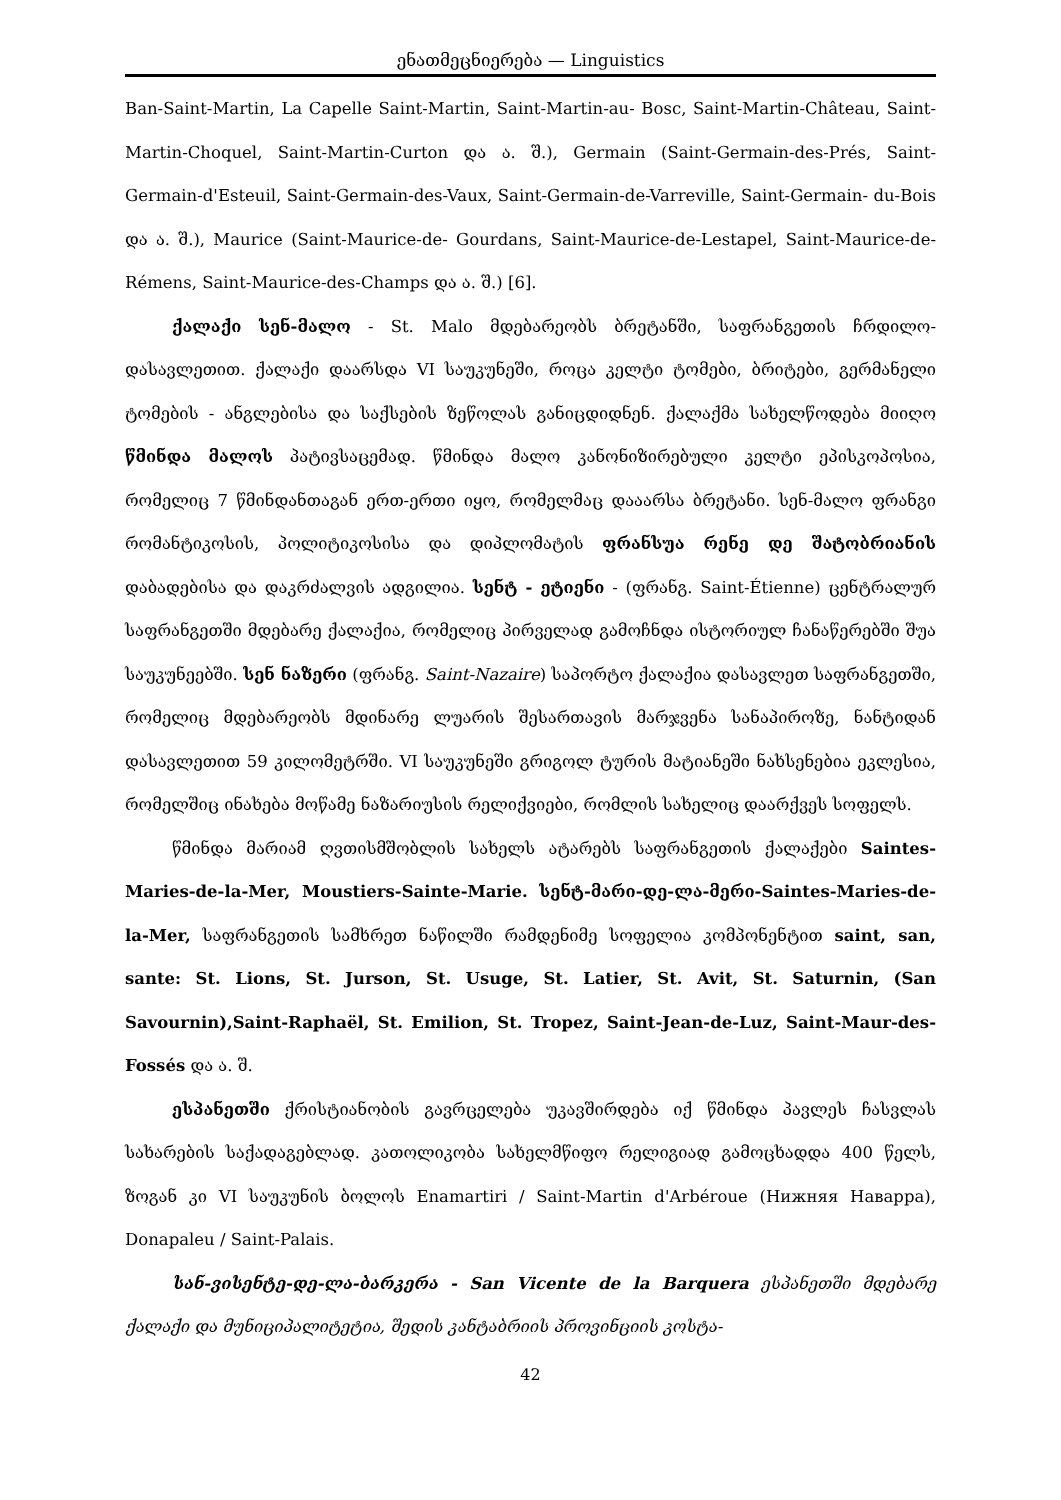ენათმეცნიერება — Linguistics
Ban-Saint-Martin, La Capelle Saint-Martin, Saint-Martin-au- Bosc, Saint-Martin-Château, Saint-Martin-Choquel, Saint-Martin-Curton და ა. შ.), Germain (Saint-Germain-des-Prés, Saint-Germain-d'Esteuil, Saint-Germain-des-Vaux, Saint-Germain-de-Varreville, Saint-Germain- du-Bois და ა. შ.), Maurice (Saint-Maurice-de- Gourdans, Saint-Maurice-de-Lestapel, Saint-Maurice-de-Rémens, Saint-Maurice-des-Champs და ა. შ.) [6].
ქალაქი სენ-მალო - St. Malo მდებარეობს ბრეტანში, საფრანგეთის ჩრდილო-დასავლეთით. ქალაქი დაარსდა VI საუკუნეში, როცა კელტი ტომები, ბრიტები, გერმანელი ტომების - ანგლებისა და საქსების ზეწოლას განიცდიდნენ. ქალაქმა სახელწოდება მიიღო წმინდა მალოს პატივსაცემად. წმინდა მალო კანონიზირებული კელტი ეპისკოპოსია, რომელიც 7 წმინდანთაგან ერთ-ერთი იყო, რომელმაც დააარსა ბრეტანი. სენ-მალო ფრანგი რომანტიკოსის, პოლიტიკოსისა და დიპლომატის ფრანსუა რენე დე შატობრიანის დაბადებისა და დაკრძალვის ადგილია. სენტ - ეტიენი - (ფრანგ. Saint-Étienne) ცენტრალურ საფრანგეთში მდებარე ქალაქია, რომელიც პირველად გამოჩნდა ისტორიულ ჩანაწერებში შუა საუკუნეებში. სენ ნაზერი (ფრანგ. Saint-Nazaire) საპორტო ქალაქია დასავლეთ საფრანგეთში, რომელიც მდებარეობს მდინარე ლუარის შესართავის მარჯვენა სანაპიროზე, ნანტიდან დასავლეთით 59 კილომეტრში. VI საუკუნეში გრიგოლ ტურის მატიანეში ნახსენებია ეკლესია, რომელშიც ინახება მოწამე ნაზარიუსის რელიქვიები, რომლის სახელიც დაარქვეს სოფელს.
წმინდა მარიამ ღვთისმშობლის სახელს ატარებს საფრანგეთის ქალაქები Saintes-Maries-de-la-Mer, Moustiers-Sainte-Marie. სენტ-მარი-დე-ლა-მერი-Saintes-Maries-de-la-Mer, საფრანგეთის სამხრეთ ნაწილში რამდენიმე სოფელია კომპონენტით saint, san, sante: St. Lions, St. Jurson, St. Usuge, St. Latier, St. Avit, St. Saturnin, (San Savournin),Saint-Raphaël, St. Emilion, St. Tropez, Saint-Jean-de-Luz, Saint-Maur-des-Fossés და ა. შ.
ესპანეთში ქრისტიანობის გავრცელება უკავშირდება იქ წმინდა პავლეს ჩასვლას სახარების საქადაგებლად. კათოლიკობა სახელმწიფო რელიგიად გამოცხადდა 400 წელს, ზოგან კი VI საუკუნის ბოლოს Enamartiri / Saint-Martin d'Arbéroue (Нижняя Наварра), Donapaleu / Saint-Palais.
სან-ვისენტე-დე-ლა-ბარკერა - San Vicente de la Barquera ესპანეთში მდებარე ქალაქი და მუნიციპალიტეტია, შედის კანტაბრიის პროვინციის კოსტა-
42